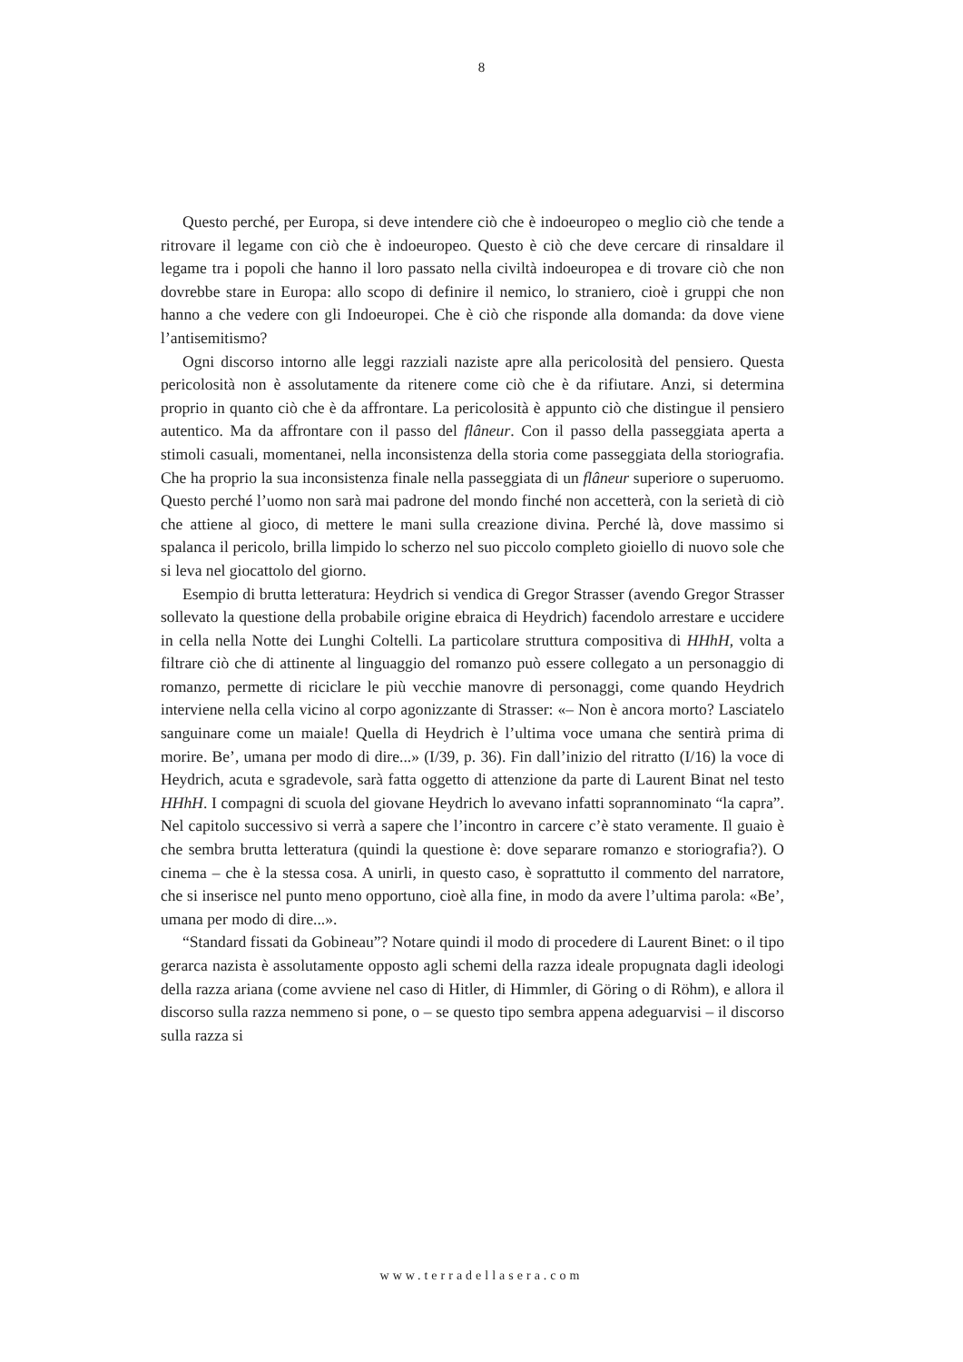8
Questo perché, per Europa, si deve intendere ciò che è indoeuropeo o meglio ciò che tende a ritrovare il legame con ciò che è indoeuropeo. Questo è ciò che deve cercare di rinsaldare il legame tra i popoli che hanno il loro passato nella civiltà indoeuropea e di trovare ciò che non dovrebbe stare in Europa: allo scopo di definire il nemico, lo straniero, cioè i gruppi che non hanno a che vedere con gli Indoeuropei. Che è ciò che risponde alla domanda: da dove viene l’antisemitismo?
Ogni discorso intorno alle leggi razziali naziste apre alla pericolosità del pensiero. Questa pericolosità non è assolutamente da ritenere come ciò che è da rifiutare. Anzi, si determina proprio in quanto ciò che è da affrontare. La pericolosità è appunto ciò che distingue il pensiero autentico. Ma da affrontare con il passo del flâneur. Con il passo della passeggiata aperta a stimoli casuali, momentanei, nella inconsistenza della storia come passeggiata della storiografia. Che ha proprio la sua inconsistenza finale nella passeggiata di un flâneur superiore o superuomo. Questo perché l’uomo non sarà mai padrone del mondo finché non accetterà, con la serietà di ciò che attiene al gioco, di mettere le mani sulla creazione divina. Perché là, dove massimo si spalanca il pericolo, brilla limpido lo scherzo nel suo piccolo completo gioiello di nuovo sole che si leva nel giocattolo del giorno.
Esempio di brutta letteratura: Heydrich si vendica di Gregor Strasser (avendo Gregor Strasser sollevato la questione della probabile origine ebraica di Heydrich) facendolo arrestare e uccidere in cella nella Notte dei Lunghi Coltelli. La particolare struttura compositiva di HHhH, volta a filtrare ciò che di attinente al linguaggio del romanzo può essere collegato a un personaggio di romanzo, permette di riciclare le più vecchie manovre di personaggi, come quando Heydrich interviene nella cella vicino al corpo agonizzante di Strasser: «– Non è ancora morto? Lasciatelo sanguinare come un maiale! Quella di Heydrich è l’ultima voce umana che sentirà prima di morire. Be’, umana per modo di dire...» (I/39, p. 36). Fin dall’inizio del ritratto (I/16) la voce di Heydrich, acuta e sgradevole, sarà fatta oggetto di attenzione da parte di Laurent Binat nel testo HHhH. I compagni di scuola del giovane Heydrich lo avevano infatti soprannominato “la capra”. Nel capitolo successivo si verrà a sapere che l’incontro in carcere c’è stato veramente. Il guaio è che sembra brutta letteratura (quindi la questione è: dove separare romanzo e storiografia?). O cinema – che è la stessa cosa. A unirli, in questo caso, è soprattutto il commento del narratore, che si inserisce nel punto meno opportuno, cioè alla fine, in modo da avere l’ultima parola: «Be’, umana per modo di dire...».
“Standard fissati da Gobineau”? Notare quindi il modo di procedere di Laurent Binet: o il tipo gerarca nazista è assolutamente opposto agli schemi della razza ideale propugnata dagli ideologi della razza ariana (come avviene nel caso di Hitler, di Himmler, di Göring o di Röhm), e allora il discorso sulla razza nemmeno si pone, o – se questo tipo sembra appena adeguarvisi – il discorso sulla razza si
www.terradellasera.com